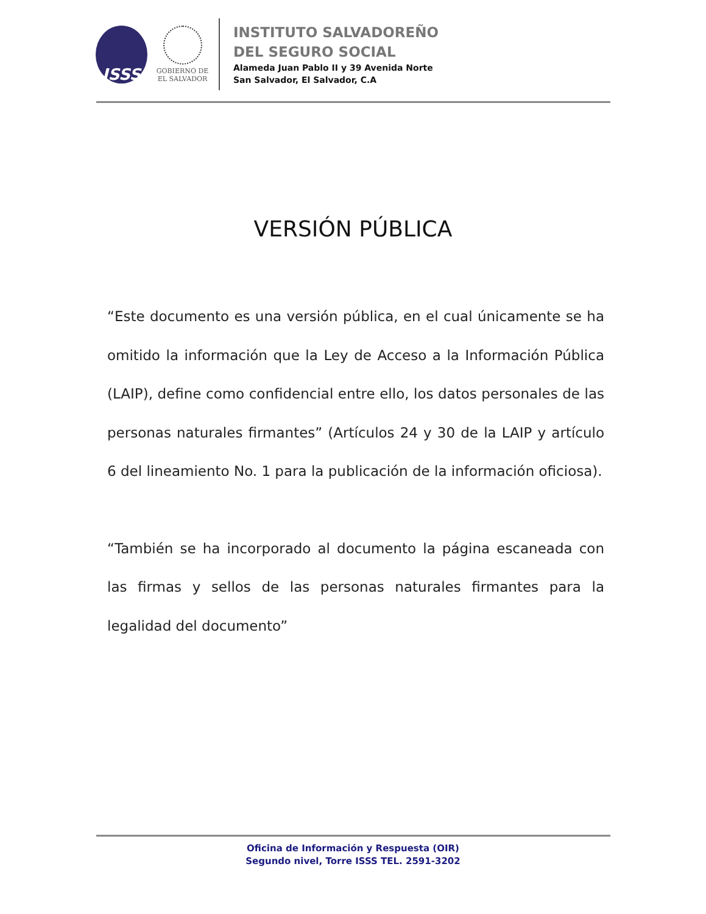ISSS
GOBIERNO DE
EL SALVADOR
INSTITUTO SALVADOREÑO
DEL SEGURO SOCIAL
Alameda Juan Pablo II y 39 Avenida Norte
San Salvador, El Salvador, C.A
VERSIÓN PÚBLICA
“Este documento es una versión pública, en el cual únicamente se ha omitido la información que la Ley de Acceso a la Información Pública (LAIP), define como confidencial entre ello, los datos personales de las personas naturales firmantes” (Artículos 24 y 30 de la LAIP y artículo 6 del lineamiento No. 1 para la publicación de la información oficiosa).
“También se ha incorporado al documento la página escaneada con las firmas y sellos de las personas naturales firmantes para la legalidad del documento”
Oficina de Información y Respuesta (OIR)
Segundo nivel, Torre ISSS TEL. 2591-3202